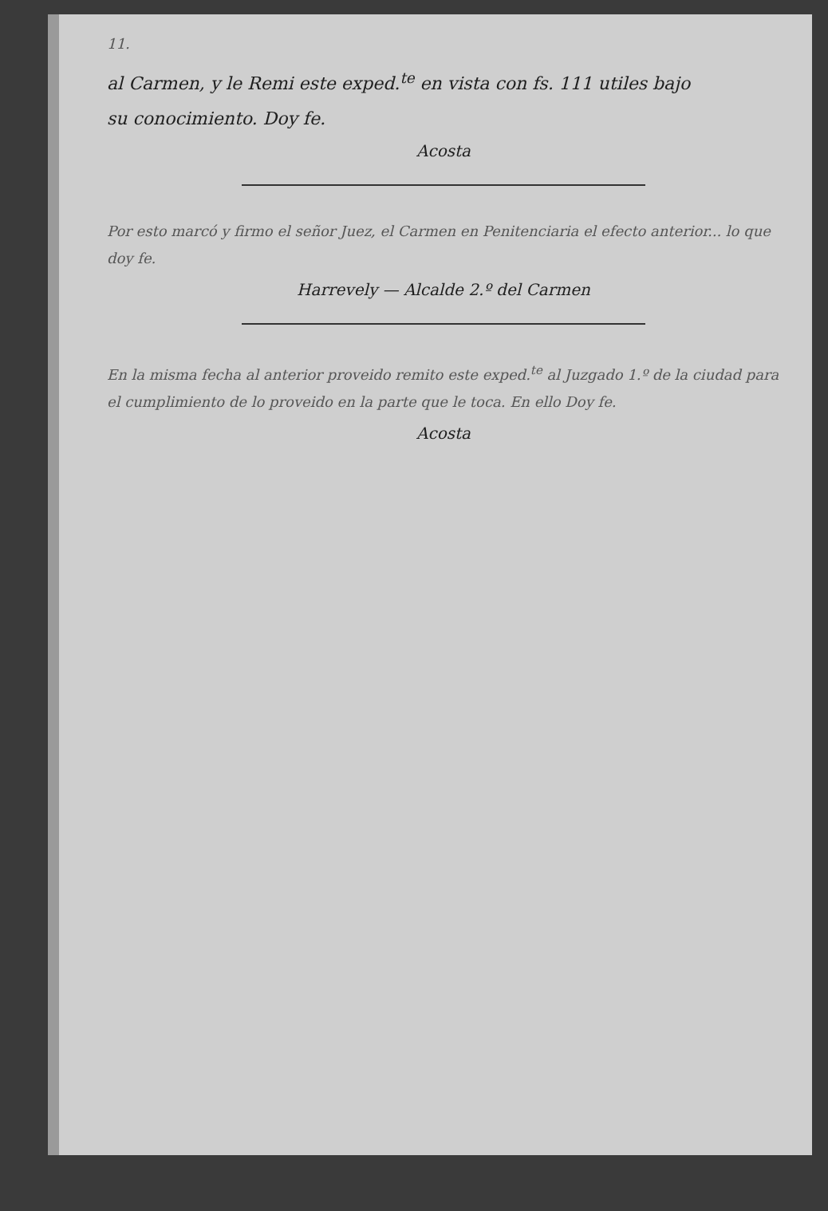11.
al Carmen, y le Remi este exped.<sup>te</sup> en vista con fs. 111 utiles bajo
su conocimiento. Doy fe.
Acosta
Por esto marcó y firmo el señor Juez, el Carmen en Penitenciaria el efecto anterior... lo que doy fe.
Harrevely — Alcalde 2.º del Carmen
En la misma fecha al anterior proveido remito este exped.<sup>te</sup> al Juzgado 1.º de la ciudad para el cumplimiento de lo proveido en la parte que le toca. En ello Doy fe.
Acosta